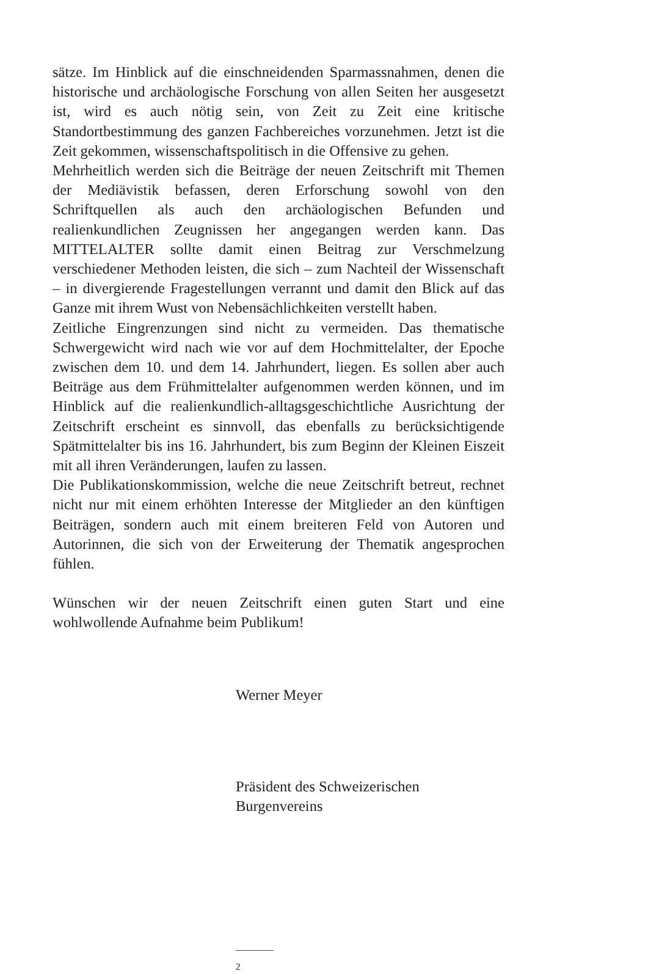sätze. Im Hinblick auf die einschneidenden Sparmassnahmen, denen die historische und archäologische Forschung von allen Seiten her ausgesetzt ist, wird es auch nötig sein, von Zeit zu Zeit eine kritische Standortbestimmung des ganzen Fachbereiches vorzunehmen. Jetzt ist die Zeit gekommen, wissenschaftspolitisch in die Offensive zu gehen.
Mehrheitlich werden sich die Beiträge der neuen Zeitschrift mit Themen der Mediävistik befassen, deren Erforschung sowohl von den Schriftquellen als auch den archäologischen Befunden und realienkundlichen Zeugnissen her angegangen werden kann. Das MITTELALTER sollte damit einen Beitrag zur Verschmelzung verschiedener Methoden leisten, die sich – zum Nachteil der Wissenschaft – in divergierende Fragestellungen verrannt und damit den Blick auf das Ganze mit ihrem Wust von Nebensächlichkeiten verstellt haben.
Zeitliche Eingrenzungen sind nicht zu vermeiden. Das thematische Schwergewicht wird nach wie vor auf dem Hochmittelalter, der Epoche zwischen dem 10. und dem 14. Jahrhundert, liegen. Es sollen aber auch Beiträge aus dem Frühmittelalter aufgenommen werden können, und im Hinblick auf die realienkundlich-alltagsgeschichtliche Ausrichtung der Zeitschrift erscheint es sinnvoll, das ebenfalls zu berücksichtigende Spätmittelalter bis ins 16. Jahrhundert, bis zum Beginn der Kleinen Eiszeit mit all ihren Veränderungen, laufen zu lassen.
Die Publikationskommission, welche die neue Zeitschrift betreut, rechnet nicht nur mit einem erhöhten Interesse der Mitglieder an den künftigen Beiträgen, sondern auch mit einem breiteren Feld von Autoren und Autorinnen, die sich von der Erweiterung der Thematik angesprochen fühlen.
Wünschen wir der neuen Zeitschrift einen guten Start und eine wohlwollende Aufnahme beim Publikum!
Werner Meyer
Präsident des Schweizerischen
Burgenvereins
2